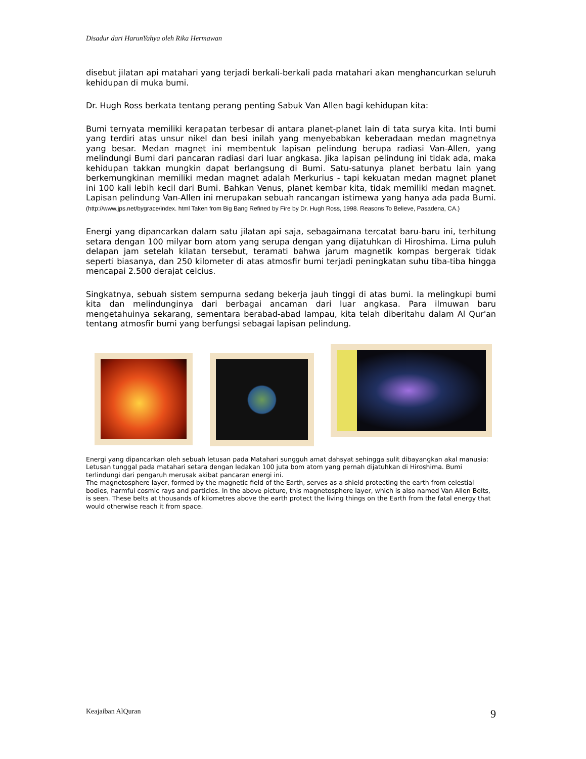Disadur dari HarunYahya oleh Rika Hermawan
disebut jilatan api matahari yang terjadi berkali-berkali pada matahari akan menghancurkan seluruh kehidupan di muka bumi.
Dr. Hugh Ross berkata tentang perang penting Sabuk Van Allen bagi kehidupan kita:
Bumi ternyata memiliki kerapatan terbesar di antara planet-planet lain di tata surya kita. Inti bumi yang terdiri atas unsur nikel dan besi inilah yang menyebabkan keberadaan medan magnetnya yang besar. Medan magnet ini membentuk lapisan pelindung berupa radiasi Van-Allen, yang melindungi Bumi dari pancaran radiasi dari luar angkasa. Jika lapisan pelindung ini tidak ada, maka kehidupan takkan mungkin dapat berlangsung di Bumi. Satu-satunya planet berbatu lain yang berkemungkinan memiliki medan magnet adalah Merkurius - tapi kekuatan medan magnet planet ini 100 kali lebih kecil dari Bumi. Bahkan Venus, planet kembar kita, tidak memiliki medan magnet. Lapisan pelindung Van-Allen ini merupakan sebuah rancangan istimewa yang hanya ada pada Bumi. (http://www.jps.net/bygrace/index. html Taken from Big Bang Refined by Fire by Dr. Hugh Ross, 1998. Reasons To Believe, Pasadena, CA.)
Energi yang dipancarkan dalam satu jilatan api saja, sebagaimana tercatat baru-baru ini, terhitung setara dengan 100 milyar bom atom yang serupa dengan yang dijatuhkan di Hiroshima. Lima puluh delapan jam setelah kilatan tersebut, teramati bahwa jarum magnetik kompas bergerak tidak seperti biasanya, dan 250 kilometer di atas atmosfir bumi terjadi peningkatan suhu tiba-tiba hingga mencapai 2.500 derajat celcius.
Singkatnya, sebuah sistem sempurna sedang bekerja jauh tinggi di atas bumi. Ia melingkupi bumi kita dan melindunginya dari berbagai ancaman dari luar angkasa. Para ilmuwan baru mengetahuinya sekarang, sementara berabad-abad lampau, kita telah diberitahu dalam Al Qur'an tentang atmosfir bumi yang berfungsi sebagai lapisan pelindung.
Energi yang dipancarkan oleh sebuah letusan pada Matahari sungguh amat dahsyat sehingga sulit dibayangkan akal manusia: Letusan tunggal pada matahari setara dengan ledakan 100 juta bom atom yang pernah dijatuhkan di Hiroshima. Bumi terlindungi dari pengaruh merusak akibat pancaran energi ini.
The magnetosphere layer, formed by the magnetic field of the Earth, serves as a shield protecting the earth from celestial bodies, harmful cosmic rays and particles. In the above picture, this magnetosphere layer, which is also named Van Allen Belts, is seen. These belts at thousands of kilometres above the earth protect the living things on the Earth from the fatal energy that would otherwise reach it from space.
Keajaiban AlQuran 9